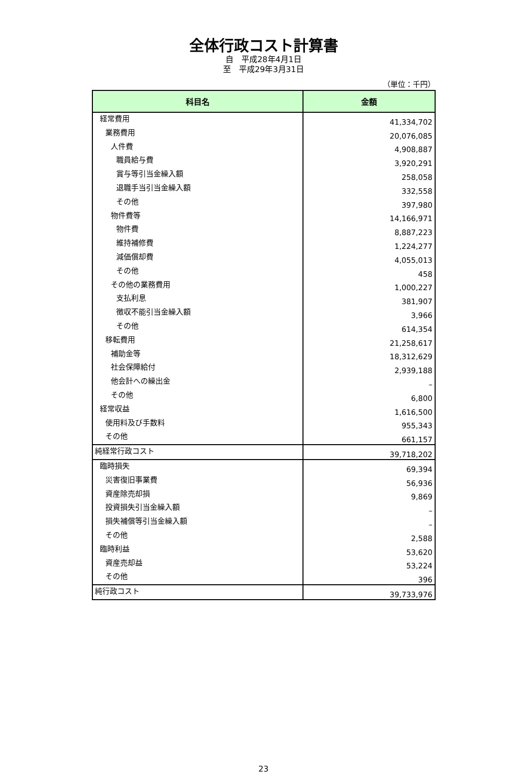全体行政コスト計算書
自　平成28年4月1日
至　平成29年3月31日
（単位：千円）
| 科目名 | 金額 |
| --- | --- |
| 経常費用 | 41,334,702 |
| 業務費用 | 20,076,085 |
| 人件費 | 4,908,887 |
| 職員給与費 | 3,920,291 |
| 賞与等引当金繰入額 | 258,058 |
| 退職手当引当金繰入額 | 332,558 |
| その他 | 397,980 |
| 物件費等 | 14,166,971 |
| 物件費 | 8,887,223 |
| 維持補修費 | 1,224,277 |
| 減価償却費 | 4,055,013 |
| その他 | 458 |
| その他の業務費用 | 1,000,227 |
| 支払利息 | 381,907 |
| 徴収不能引当金繰入額 | 3,966 |
| その他 | 614,354 |
| 移転費用 | 21,258,617 |
| 補助金等 | 18,312,629 |
| 社会保障給付 | 2,939,188 |
| 他会計への繰出金 | – |
| その他 | 6,800 |
| 経常収益 | 1,616,500 |
| 使用料及び手数料 | 955,343 |
| その他 | 661,157 |
| 純経常行政コスト | 39,718,202 |
| 臨時損失 | 69,394 |
| 災害復旧事業費 | 56,936 |
| 資産除売却損 | 9,869 |
| 投資損失引当金繰入額 | – |
| 損失補償等引当金繰入額 | – |
| その他 | 2,588 |
| 臨時利益 | 53,620 |
| 資産売却益 | 53,224 |
| その他 | 396 |
| 純行政コスト | 39,733,976 |
23